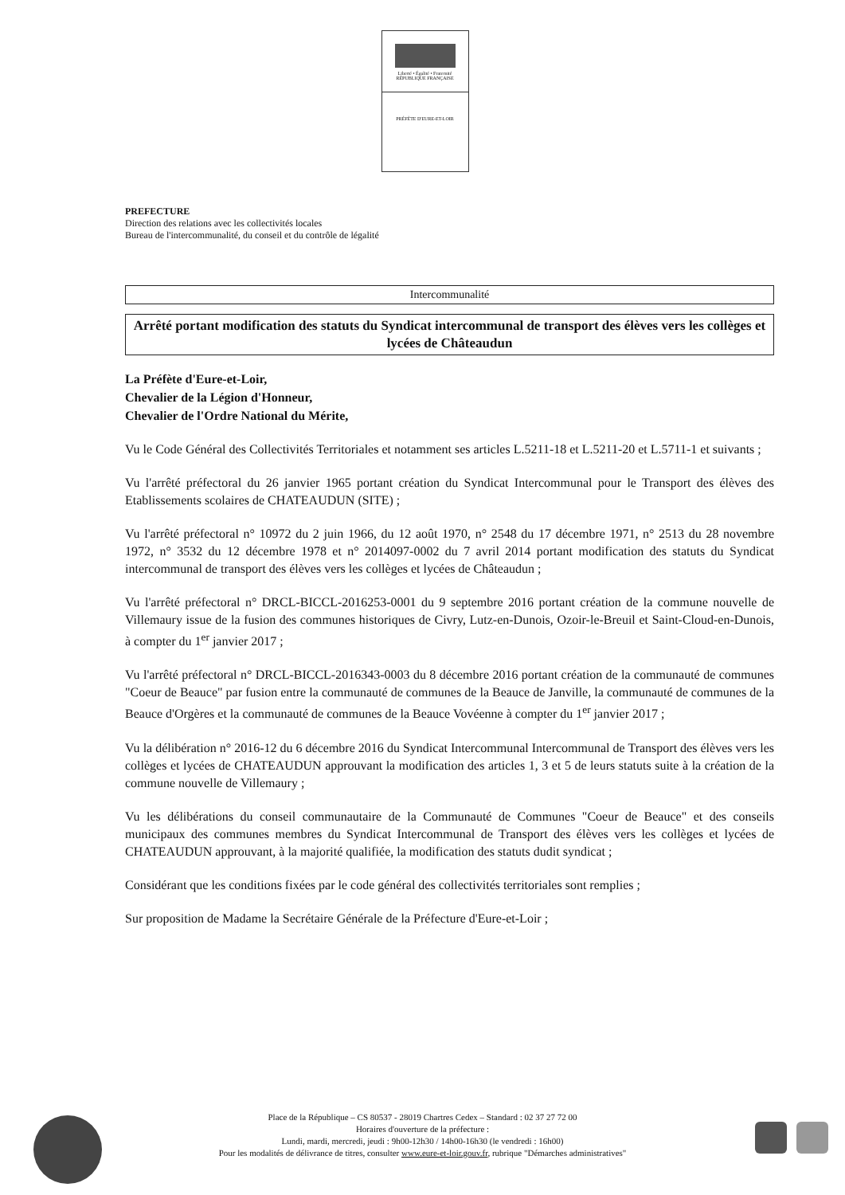Liberté • Égalité • Fraternité
RÉPUBLIQUE FRANÇAISE
PRÉFÈTE D'EURE-ET-LOIR
PREFECTURE
Direction des relations avec les collectivités locales
Bureau de l'intercommunalité, du conseil et du contrôle de légalité
Intercommunalité
Arrêté portant modification des statuts du Syndicat intercommunal de transport des élèves vers les collèges et lycées de Châteaudun
La Préfète d'Eure-et-Loir,
Chevalier de la Légion d'Honneur,
Chevalier de l'Ordre National du Mérite,
Vu le Code Général des Collectivités Territoriales et notamment ses articles L.5211-18 et L.5211-20 et L.5711-1 et suivants ;
Vu l'arrêté préfectoral du 26 janvier 1965 portant création du Syndicat Intercommunal pour le Transport des élèves des Etablissements scolaires de CHATEAUDUN (SITE) ;
Vu l'arrêté préfectoral n° 10972 du 2 juin 1966, du 12 août 1970, n° 2548 du 17 décembre 1971, n° 2513 du 28 novembre 1972, n° 3532 du 12 décembre 1978 et n° 2014097-0002 du 7 avril 2014 portant modification des statuts du Syndicat intercommunal de transport des élèves vers les collèges et lycées de Châteaudun ;
Vu l'arrêté préfectoral n° DRCL-BICCL-2016253-0001 du 9 septembre 2016 portant création de la commune nouvelle de Villemaury issue de la fusion des communes historiques de Civry, Lutz-en-Dunois, Ozoir-le-Breuil et Saint-Cloud-en-Dunois, à compter du 1<sup>er</sup> janvier 2017 ;
Vu l'arrêté préfectoral n° DRCL-BICCL-2016343-0003 du 8 décembre 2016 portant création de la communauté de communes "Coeur de Beauce" par fusion entre la communauté de communes de la Beauce de Janville, la communauté de communes de la Beauce d'Orgères et la communauté de communes de la Beauce Vovéenne à compter du 1<sup>er</sup> janvier 2017 ;
Vu la délibération n° 2016-12 du 6 décembre 2016 du Syndicat Intercommunal Intercommunal de Transport des élèves vers les collèges et lycées de CHATEAUDUN approuvant la modification des articles 1, 3 et 5 de leurs statuts suite à la création de la commune nouvelle de Villemaury ;
Vu les délibérations du conseil communautaire de la Communauté de Communes "Coeur de Beauce" et des conseils municipaux des communes membres du Syndicat Intercommunal de Transport des élèves vers les collèges et lycées de CHATEAUDUN approuvant, à la majorité qualifiée, la modification des statuts dudit syndicat ;
Considérant que les conditions fixées par le code général des collectivités territoriales sont remplies ;
Sur proposition de Madame la Secrétaire Générale de la Préfecture d'Eure-et-Loir ;
Place de la République – CS 80537 - 28019 Chartres Cedex – Standard : 02 37 27 72 00
Horaires d'ouverture de la préfecture :
Lundi, mardi, mercredi, jeudi : 9h00-12h30 / 14h00-16h30 (le vendredi : 16h00)
Pour les modalités de délivrance de titres, consulter www.eure-et-loir.gouv.fr, rubrique "Démarches administratives"